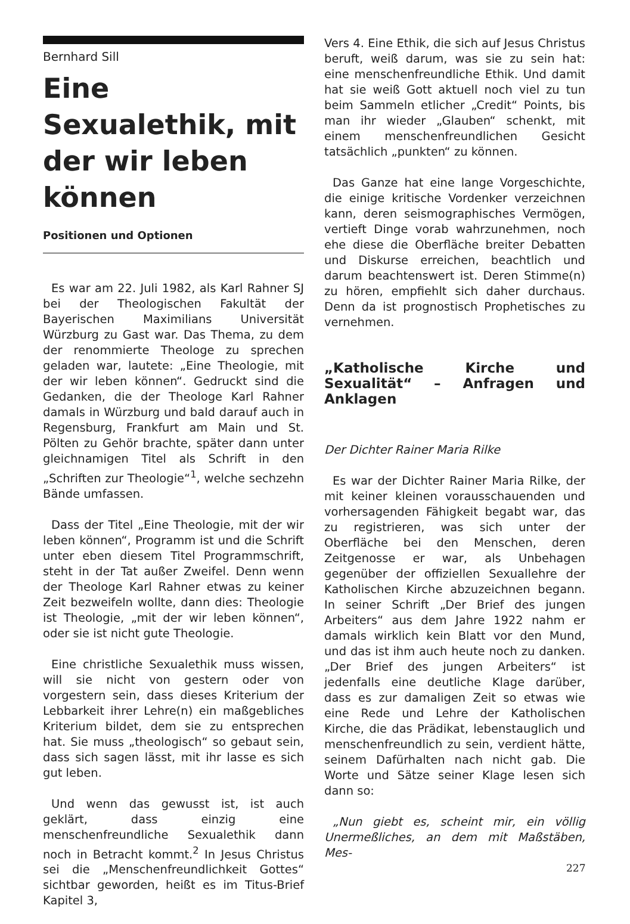Bernhard Sill
Eine Sexualethik, mit der wir leben können
Positionen und Optionen
Es war am 22. Juli 1982, als Karl Rahner SJ bei der Theologischen Fakultät der Bayerischen Maximilians Universität Würzburg zu Gast war. Das Thema, zu dem der renommierte Theologe zu sprechen geladen war, lautete: „Eine Theologie, mit der wir leben können“. Gedruckt sind die Gedanken, die der Theologe Karl Rahner damals in Würzburg und bald darauf auch in Regensburg, Frankfurt am Main und St. Pölten zu Gehör brachte, später dann unter gleichnamigen Titel als Schrift in den „Schriften zur Theologie“<sup>1</sup>, welche sechzehn Bände umfassen.
Dass der Titel „Eine Theologie, mit der wir leben können“, Programm ist und die Schrift unter eben diesem Titel Programmschrift, steht in der Tat außer Zweifel. Denn wenn der Theologe Karl Rahner etwas zu keiner Zeit bezweifeln wollte, dann dies: Theologie ist Theologie, „mit der wir leben können“, oder sie ist nicht gute Theologie.
Eine christliche Sexualethik muss wissen, will sie nicht von gestern oder von vorgestern sein, dass dieses Kriterium der Lebbarkeit ihrer Lehre(n) ein maßgebliches Kriterium bildet, dem sie zu entsprechen hat. Sie muss „theologisch“ so gebaut sein, dass sich sagen lässt, mit ihr lasse es sich gut leben.
Und wenn das gewusst ist, ist auch geklärt, dass einzig eine menschenfreundliche Sexualethik dann noch in Betracht kommt.<sup>2</sup> In Jesus Christus sei die „Menschenfreundlichkeit Gottes“ sichtbar geworden, heißt es im Titus-Brief Kapitel 3,
Vers 4. Eine Ethik, die sich auf Jesus Christus beruft, weiß darum, was sie zu sein hat: eine menschenfreundliche Ethik. Und damit hat sie weiß Gott aktuell noch viel zu tun beim Sammeln etlicher „Credit“ Points, bis man ihr wieder „Glauben“ schenkt, mit einem menschenfreundlichen Gesicht tatsächlich „punkten“ zu können.
Das Ganze hat eine lange Vorgeschichte, die einige kritische Vordenker verzeichnen kann, deren seismographisches Vermögen, vertieft Dinge vorab wahrzunehmen, noch ehe diese die Oberfläche breiter Debatten und Diskurse erreichen, beachtlich und darum beachtenswert ist. Deren Stimme(n) zu hören, empfiehlt sich daher durchaus. Denn da ist prognostisch Prophetisches zu vernehmen.
„Katholische Kirche und Sexualität“ – Anfragen und Anklagen
Der Dichter Rainer Maria Rilke
Es war der Dichter Rainer Maria Rilke, der mit keiner kleinen vorausschauenden und vorhersagenden Fähigkeit begabt war, das zu registrieren, was sich unter der Oberfläche bei den Menschen, deren Zeitgenosse er war, als Unbehagen gegenüber der offiziellen Sexuallehre der Katholischen Kirche abzuzeichnen begann. In seiner Schrift „Der Brief des jungen Arbeiters“ aus dem Jahre 1922 nahm er damals wirklich kein Blatt vor den Mund, und das ist ihm auch heute noch zu danken. „Der Brief des jungen Arbeiters“ ist jedenfalls eine deutliche Klage darüber, dass es zur damaligen Zeit so etwas wie eine Rede und Lehre der Katholischen Kirche, die das Prädikat, lebenstauglich und menschenfreundlich zu sein, verdient hätte, seinem Dafürhalten nach nicht gab. Die Worte und Sätze seiner Klage lesen sich dann so:
„Nun giebt es, scheint mir, ein völlig Unermeßliches, an dem mit Maßstäben, Mes-
227